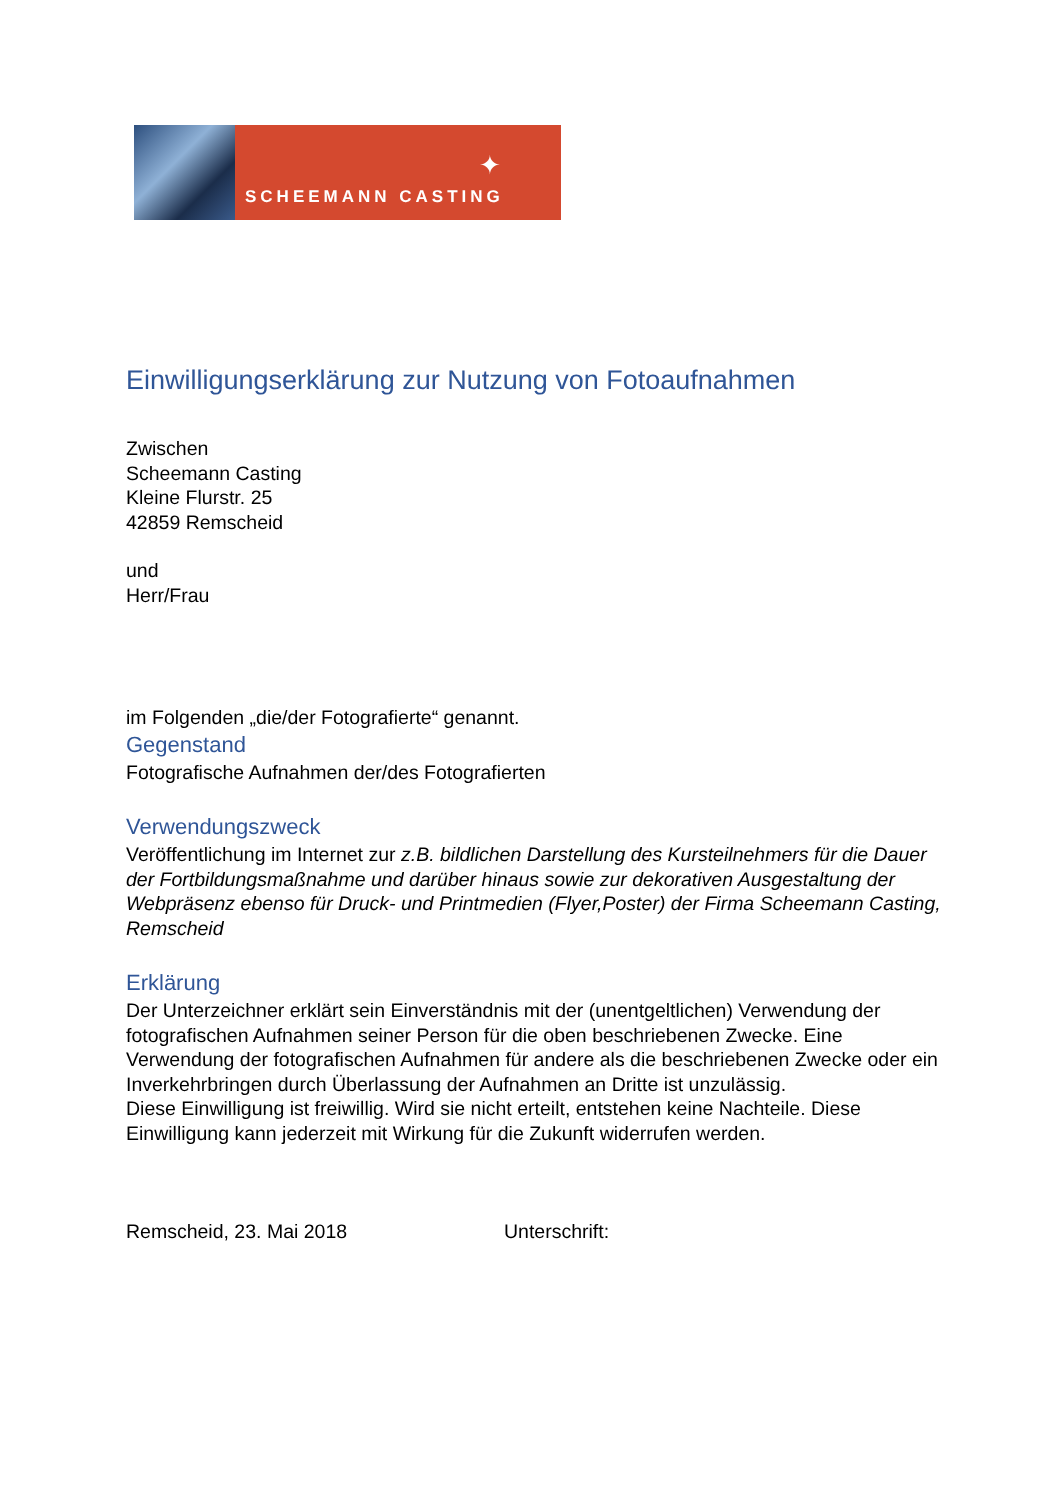SCHEEMANN CASTING
✦
Einwilligungserklärung zur Nutzung von Fotoaufnahmen
Zwischen
Scheemann Casting
Kleine Flurstr. 25
42859 Remscheid
und
Herr/Frau
im Folgenden „die/der Fotografierte“ genannt.
Gegenstand
Fotografische Aufnahmen der/des Fotografierten
Verwendungszweck
Veröffentlichung im Internet zur z.B. bildlichen Darstellung des Kursteilnehmers für die Dauer der Fortbildungsmaßnahme und darüber hinaus sowie zur dekorativen Ausgestaltung der Webpräsenz ebenso für Druck- und Printmedien (Flyer,Poster) der Firma Scheemann Casting, Remscheid
Erklärung
Der Unterzeichner erklärt sein Einverständnis mit der (unentgeltlichen) Verwendung der fotografischen Aufnahmen seiner Person für die oben beschriebenen Zwecke. Eine Verwendung der fotografischen Aufnahmen für andere als die beschriebenen Zwecke oder ein Inverkehrbringen durch Überlassung der Aufnahmen an Dritte ist unzulässig.
Diese Einwilligung ist freiwillig. Wird sie nicht erteilt, entstehen keine Nachteile. Diese Einwilligung kann jederzeit mit Wirkung für die Zukunft widerrufen werden.
Remscheid, 23. Mai 2018 Unterschrift: